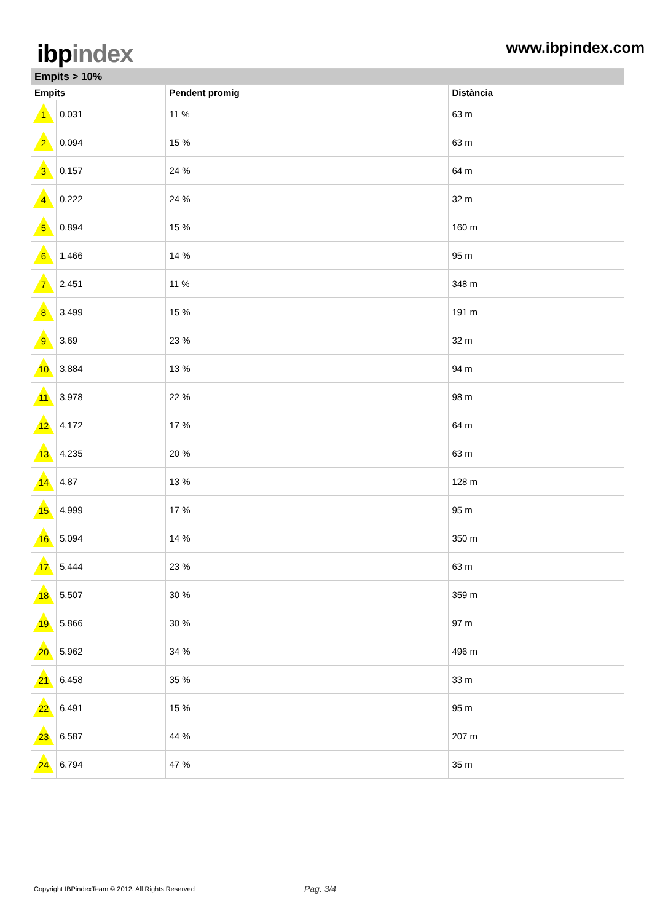ibp index
www.ibpindex.com
| Empits > 10% | | | |
| --- | --- | --- | --- |
| Empits | | Pendent promig | Distància |
| 1 | 0.031 | 11 % | 63 m |
| 2 | 0.094 | 15 % | 63 m |
| 3 | 0.157 | 24 % | 64 m |
| 4 | 0.222 | 24 % | 32 m |
| 5 | 0.894 | 15 % | 160 m |
| 6 | 1.466 | 14 % | 95 m |
| 7 | 2.451 | 11 % | 348 m |
| 8 | 3.499 | 15 % | 191 m |
| 9 | 3.69 | 23 % | 32 m |
| 10 | 3.884 | 13 % | 94 m |
| 11 | 3.978 | 22 % | 98 m |
| 12 | 4.172 | 17 % | 64 m |
| 13 | 4.235 | 20 % | 63 m |
| 14 | 4.87 | 13 % | 128 m |
| 15 | 4.999 | 17 % | 95 m |
| 16 | 5.094 | 14 % | 350 m |
| 17 | 5.444 | 23 % | 63 m |
| 18 | 5.507 | 30 % | 359 m |
| 19 | 5.866 | 30 % | 97 m |
| 20 | 5.962 | 34 % | 496 m |
| 21 | 6.458 | 35 % | 33 m |
| 22 | 6.491 | 15 % | 95 m |
| 23 | 6.587 | 44 % | 207 m |
| 24 | 6.794 | 47 % | 35 m |
Copyright IBPindexTeam © 2012. All Rights Reserved
Pag. 3/4